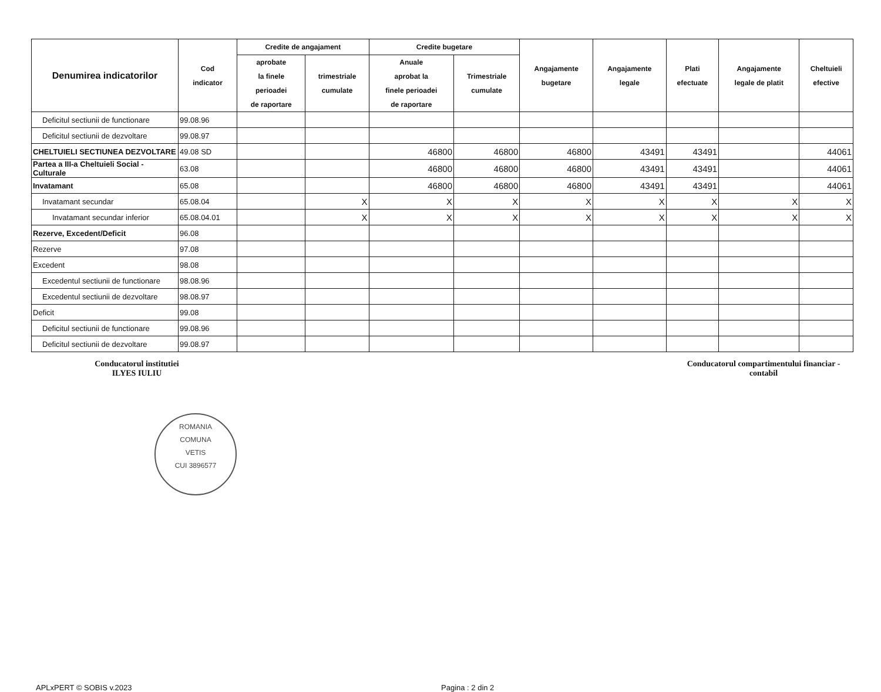| Denumirea indicatorilor | Cod indicator | Credite de angajament | | Credite bugetare | | Angajamente bugetare | Angajamente legale | Plati efectuate | Angajamente legale de platit | Cheltuieli efective |
| --- | --- | --- | --- | --- | --- | --- | --- | --- | --- | --- |
| | | aprobate la finele perioadei de raportare | trimestriale cumulate | Anuale aprobat la finele perioadei de raportare | Trimestriale cumulate | | | | | |
| Deficitul sectiunii de functionare | 99.08.96 | | | | | | | | | |
| Deficitul sectiunii de dezvoltare | 99.08.97 | | | | | | | | | |
| CHELTUIELI SECTIUNEA DEZVOLTARE | 49.08 SD | | | 46800 | 46800 | 46800 | 43491 | 43491 | | 44061 |
| Partea a III-a Cheltuieli Social - Culturale | 63.08 | | | 46800 | 46800 | 46800 | 43491 | 43491 | | 44061 |
| Invatamant | 65.08 | | | 46800 | 46800 | 46800 | 43491 | 43491 | | 44061 |
| Invatamant secundar | 65.08.04 | | X | X | X | X | X | X | X | X |
| Invatamant secundar inferior | 65.08.04.01 | | X | X | X | X | X | X | X | X |
| Rezerve, Excedent/Deficit | 96.08 | | | | | | | | | |
| Rezerve | 97.08 | | | | | | | | | |
| Excedent | 98.08 | | | | | | | | | |
| Excedentul sectiunii de functionare | 98.08.96 | | | | | | | | | |
| Excedentul sectiunii de dezvoltare | 98.08.97 | | | | | | | | | |
| Deficit | 99.08 | | | | | | | | | |
| Deficitul sectiunii de functionare | 99.08.96 | | | | | | | | | |
| Deficitul sectiunii de dezvoltare | 99.08.97 | | | | | | | | | |
Conducatorul institutiei
ILYES IULIU
Conducatorul compartimentului financiar -
contabil
ROMANIA
COMUNA
VETIS
CUI 3896577
APLxPERT © SOBIS v.2023 Pagina : 2 din 2